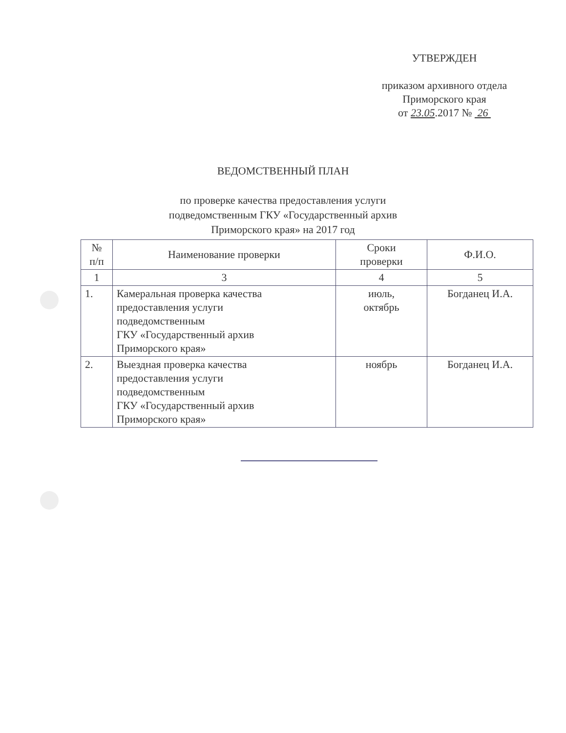УТВЕРЖДЕН
приказом архивного отдела
Приморского края
от 23.05.2017 № 26
ВЕДОМСТВЕННЫЙ ПЛАН
по проверке качества предоставления услуги
подведомственным ГКУ «Государственный архив
Приморского края» на 2017 год
| № п/п | Наименование проверки | Сроки проверки | Ф.И.О. |
| --- | --- | --- | --- |
| 1 | 3 | 4 | 5 |
| 1. | Камеральная проверка качества предоставления услуги подведомственным ГКУ «Государственный архив Приморского края» | июль, октябрь | Богданец И.А. |
| 2. | Выездная проверка качества предоставления услуги подведомственным ГКУ «Государственный архив Приморского края» | ноябрь | Богданец И.А. |